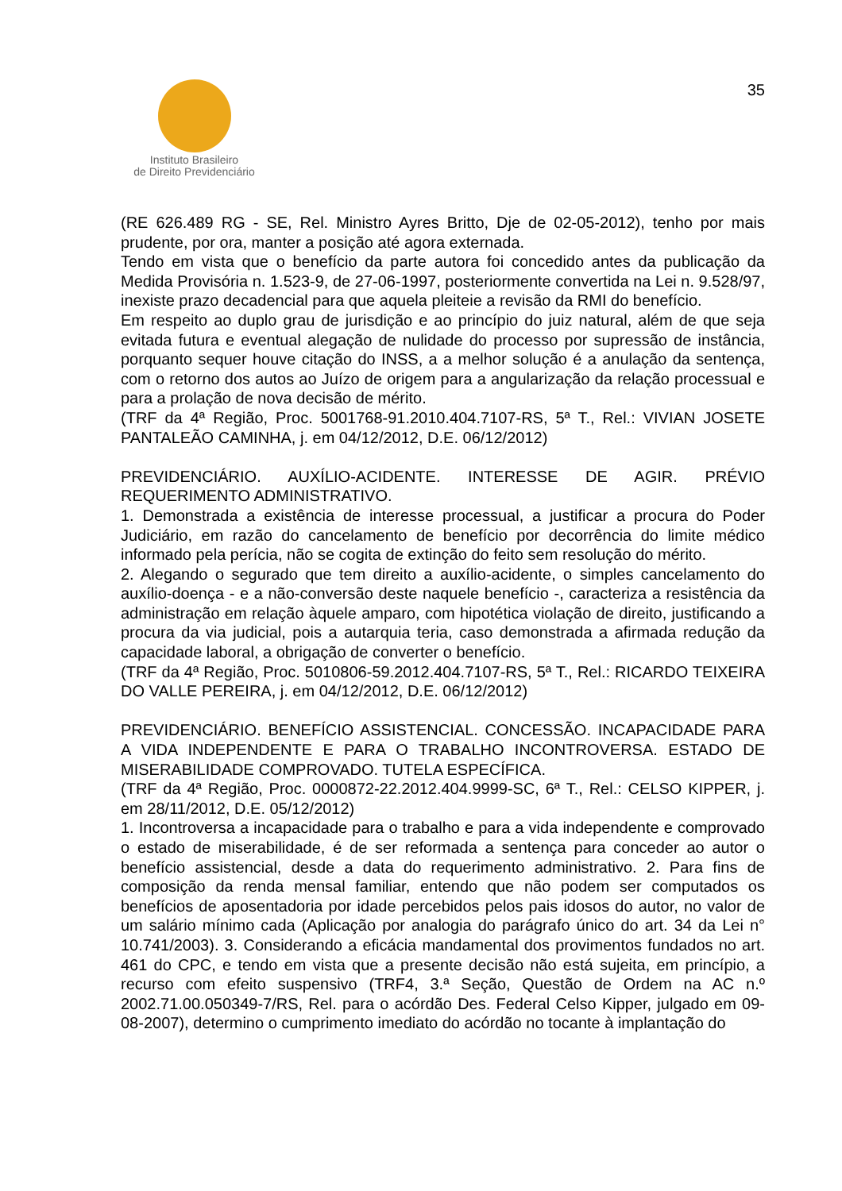Instituto Brasileiro
de Direito Previdenciário
35
(RE 626.489 RG - SE, Rel. Ministro Ayres Britto, Dje de 02-05-2012), tenho por mais prudente, por ora, manter a posição até agora externada.
Tendo em vista que o benefício da parte autora foi concedido antes da publicação da Medida Provisória n. 1.523-9, de 27-06-1997, posteriormente convertida na Lei n. 9.528/97, inexiste prazo decadencial para que aquela pleiteie a revisão da RMI do benefício.
Em respeito ao duplo grau de jurisdição e ao princípio do juiz natural, além de que seja evitada futura e eventual alegação de nulidade do processo por supressão de instância, porquanto sequer houve citação do INSS, a a melhor solução é a anulação da sentença, com o retorno dos autos ao Juízo de origem para a angularização da relação processual e para a prolação de nova decisão de mérito.
(TRF da 4ª Região, Proc. 5001768-91.2010.404.7107-RS, 5ª T., Rel.: VIVIAN JOSETE PANTALEÃO CAMINHA, j. em 04/12/2012, D.E. 06/12/2012)
PREVIDENCIÁRIO. AUXÍLIO-ACIDENTE. INTERESSE DE AGIR. PRÉVIO REQUERIMENTO ADMINISTRATIVO.
1. Demonstrada a existência de interesse processual, a justificar a procura do Poder Judiciário, em razão do cancelamento de benefício por decorrência do limite médico informado pela perícia, não se cogita de extinção do feito sem resolução do mérito.
2. Alegando o segurado que tem direito a auxílio-acidente, o simples cancelamento do auxílio-doença - e a não-conversão deste naquele benefício -, caracteriza a resistência da administração em relação àquele amparo, com hipotética violação de direito, justificando a procura da via judicial, pois a autarquia teria, caso demonstrada a afirmada redução da capacidade laboral, a obrigação de converter o benefício.
(TRF da 4ª Região, Proc. 5010806-59.2012.404.7107-RS, 5ª T., Rel.: RICARDO TEIXEIRA DO VALLE PEREIRA, j. em 04/12/2012, D.E. 06/12/2012)
PREVIDENCIÁRIO. BENEFÍCIO ASSISTENCIAL. CONCESSÃO. INCAPACIDADE PARA A VIDA INDEPENDENTE E PARA O TRABALHO INCONTROVERSA. ESTADO DE MISERABILIDADE COMPROVADO. TUTELA ESPECÍFICA.
(TRF da 4ª Região, Proc. 0000872-22.2012.404.9999-SC, 6ª T., Rel.: CELSO KIPPER, j. em 28/11/2012, D.E. 05/12/2012)
1. Incontroversa a incapacidade para o trabalho e para a vida independente e comprovado o estado de miserabilidade, é de ser reformada a sentença para conceder ao autor o benefício assistencial, desde a data do requerimento administrativo. 2. Para fins de composição da renda mensal familiar, entendo que não podem ser computados os benefícios de aposentadoria por idade percebidos pelos pais idosos do autor, no valor de um salário mínimo cada (Aplicação por analogia do parágrafo único do art. 34 da Lei n° 10.741/2003). 3. Considerando a eficácia mandamental dos provimentos fundados no art. 461 do CPC, e tendo em vista que a presente decisão não está sujeita, em princípio, a recurso com efeito suspensivo (TRF4, 3.ª Seção, Questão de Ordem na AC n.º 2002.71.00.050349-7/RS, Rel. para o acórdão Des. Federal Celso Kipper, julgado em 09-08-2007), determino o cumprimento imediato do acórdão no tocante à implantação do